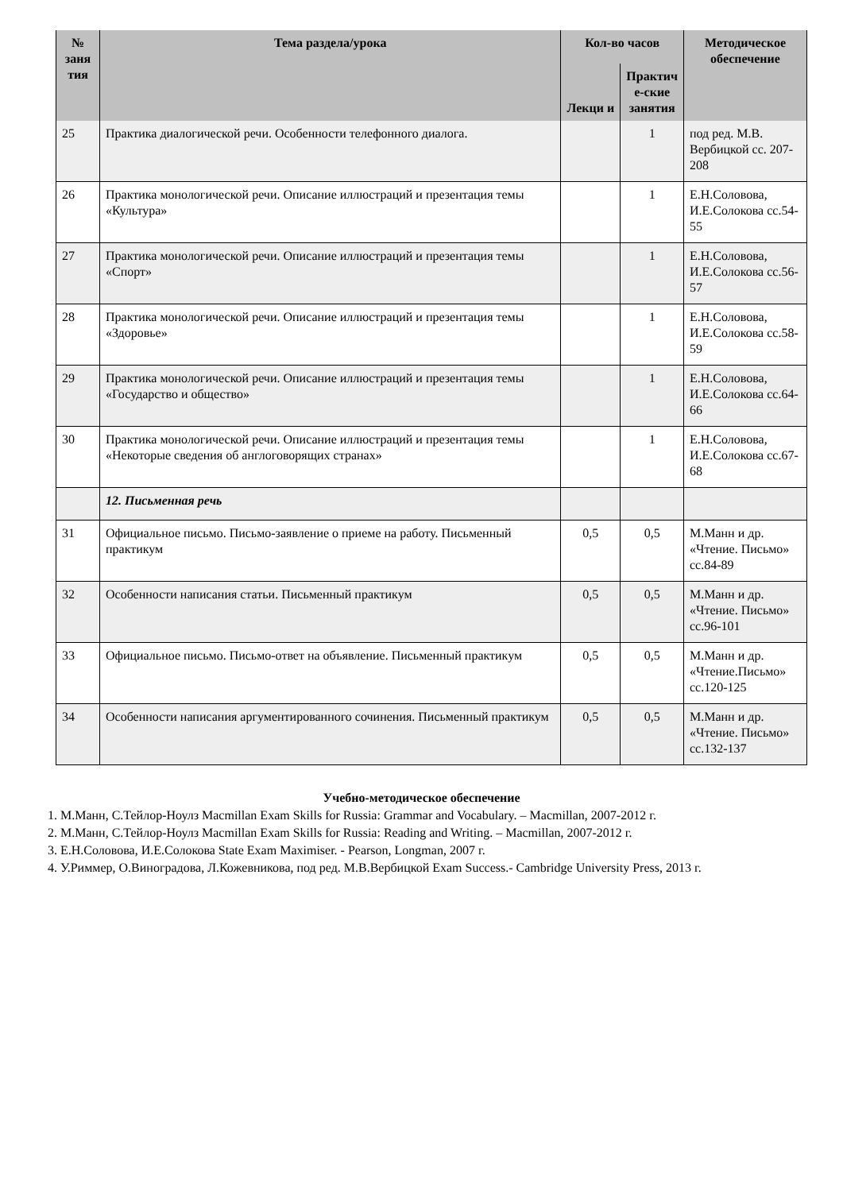| № заня тия | Тема раздела/урока | Кол-во часов | | Методическое обеспечение |
| --- | --- | --- | --- | --- |
| | | Лекци и | Практич е-ские занятия | |
| 25 | Практика диалогической речи. Особенности телефонного диалога. | | 1 | под ред. М.В. Вербицкой сс. 207-208 |
| 26 | Практика монологической речи. Описание иллюстраций и презентация темы «Культура» | | 1 | Е.Н.Соловова, И.Е.Солокова сс.54-55 |
| 27 | Практика монологической речи. Описание иллюстраций и презентация темы «Спорт» | | 1 | Е.Н.Соловова, И.Е.Солокова сс.56-57 |
| 28 | Практика монологической речи. Описание иллюстраций и презентация темы «Здоровье» | | 1 | Е.Н.Соловова, И.Е.Солокова сс.58-59 |
| 29 | Практика монологической речи. Описание иллюстраций и презентация темы «Государство и общество» | | 1 | Е.Н.Соловова, И.Е.Солокова сс.64-66 |
| 30 | Практика монологической речи. Описание иллюстраций и презентация темы «Некоторые сведения об англоговорящих странах» | | 1 | Е.Н.Соловова, И.Е.Солокова сс.67-68 |
| | 12. Письменная речь | | | |
| 31 | Официальное письмо. Письмо-заявление о приеме на работу. Письменный практикум | 0,5 | 0,5 | М.Манн и др. «Чтение. Письмо» сс.84-89 |
| 32 | Особенности написания статьи. Письменный практикум | 0,5 | 0,5 | М.Манн и др. «Чтение. Письмо» сс.96-101 |
| 33 | Официальное письмо. Письмо-ответ на объявление. Письменный практикум | 0,5 | 0,5 | М.Манн и др. «Чтение.Письмо» сс.120-125 |
| 34 | Особенности написания аргументированного сочинения. Письменный практикум | 0,5 | 0,5 | М.Манн и др. «Чтение. Письмо» сс.132-137 |
Учебно-методическое обеспечение
1. М.Манн, С.Тейлор-Ноулз Macmillan Exam Skills for Russia: Grammar and Vocabulary. – Macmillan, 2007-2012 г.
2. М.Манн, С.Тейлор-Ноулз Macmillan Exam Skills for Russia: Reading and Writing. – Macmillan, 2007-2012 г.
3. Е.Н.Соловова, И.Е.Солокова State Exam Maximiser. - Pearson, Longman, 2007 г.
4. У.Риммер, О.Виноградова, Л.Кожевникова, под ред. М.В.Вербицкой Exam Success.- Cambridge University Press, 2013 г.